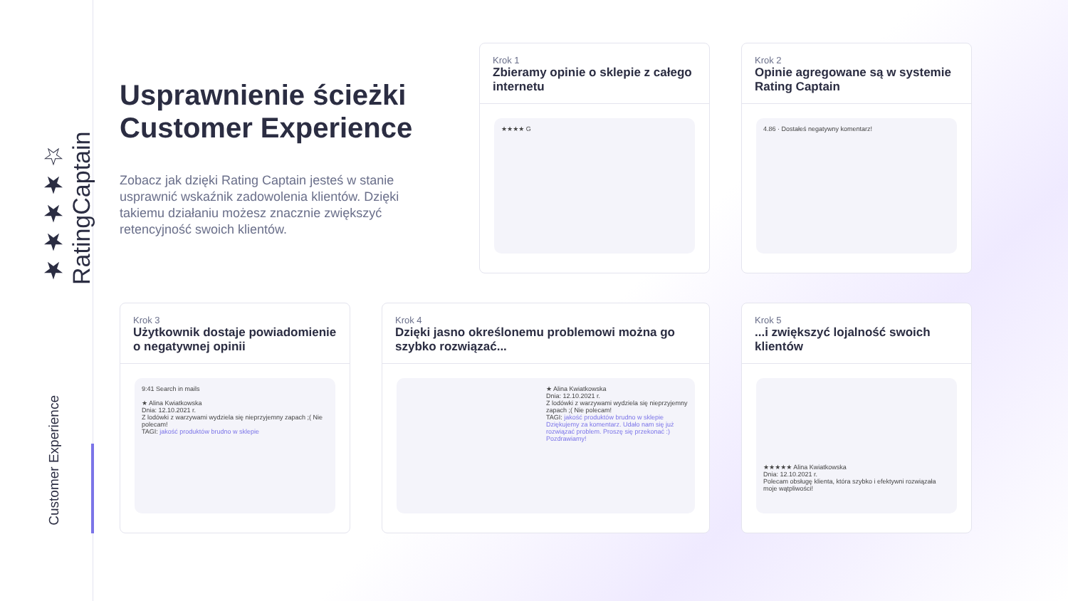★★★★☆ RatingCaptain
Customer Experience
Usprawnienie ścieżki Customer Experience
Zobacz jak dzięki Rating Captain jesteś w stanie usprawnić wskaźnik zadowolenia klientów. Dzięki takiemu działaniu możesz znacznie zwiększyć retencyjność swoich klientów.
Krok 1
Zbieramy opinie o sklepie z całego internetu
★★★★ G
Krok 2
Opinie agregowane są w systemie Rating Captain
4.86 · Dostałeś negatywny komentarz!
Krok 3
Użytkownik dostaje powiadomienie o negatywnej opinii
9:41 Search in mails
★ Alina Kwiatkowska
Dnia: 12.10.2021 r.
Z lodówki z warzywami wydziela się nieprzyjemny zapach ;( Nie polecam!
TAGI: jakość produktów brudno w sklepie
Krok 4
Dzięki jasno określonemu problemowi można go szybko rozwiązać...
★ Alina Kwiatkowska
Dnia: 12.10.2021 r.
Z lodówki z warzywami wydziela się nieprzyjemny zapach ;( Nie polecam!
TAGI: jakość produktów brudno w sklepie
Dziękujemy za komentarz. Udało nam się już rozwiązać problem. Proszę się przekonać :) Pozdrawiamy!
Krok 5
...i zwiększyć lojalność swoich klientów
★★★★★ Alina Kwiatkowska
Dnia: 12.10.2021 r.
Polecam obsługę klienta, która szybko i efektywni rozwiązała moje wątpliwości!